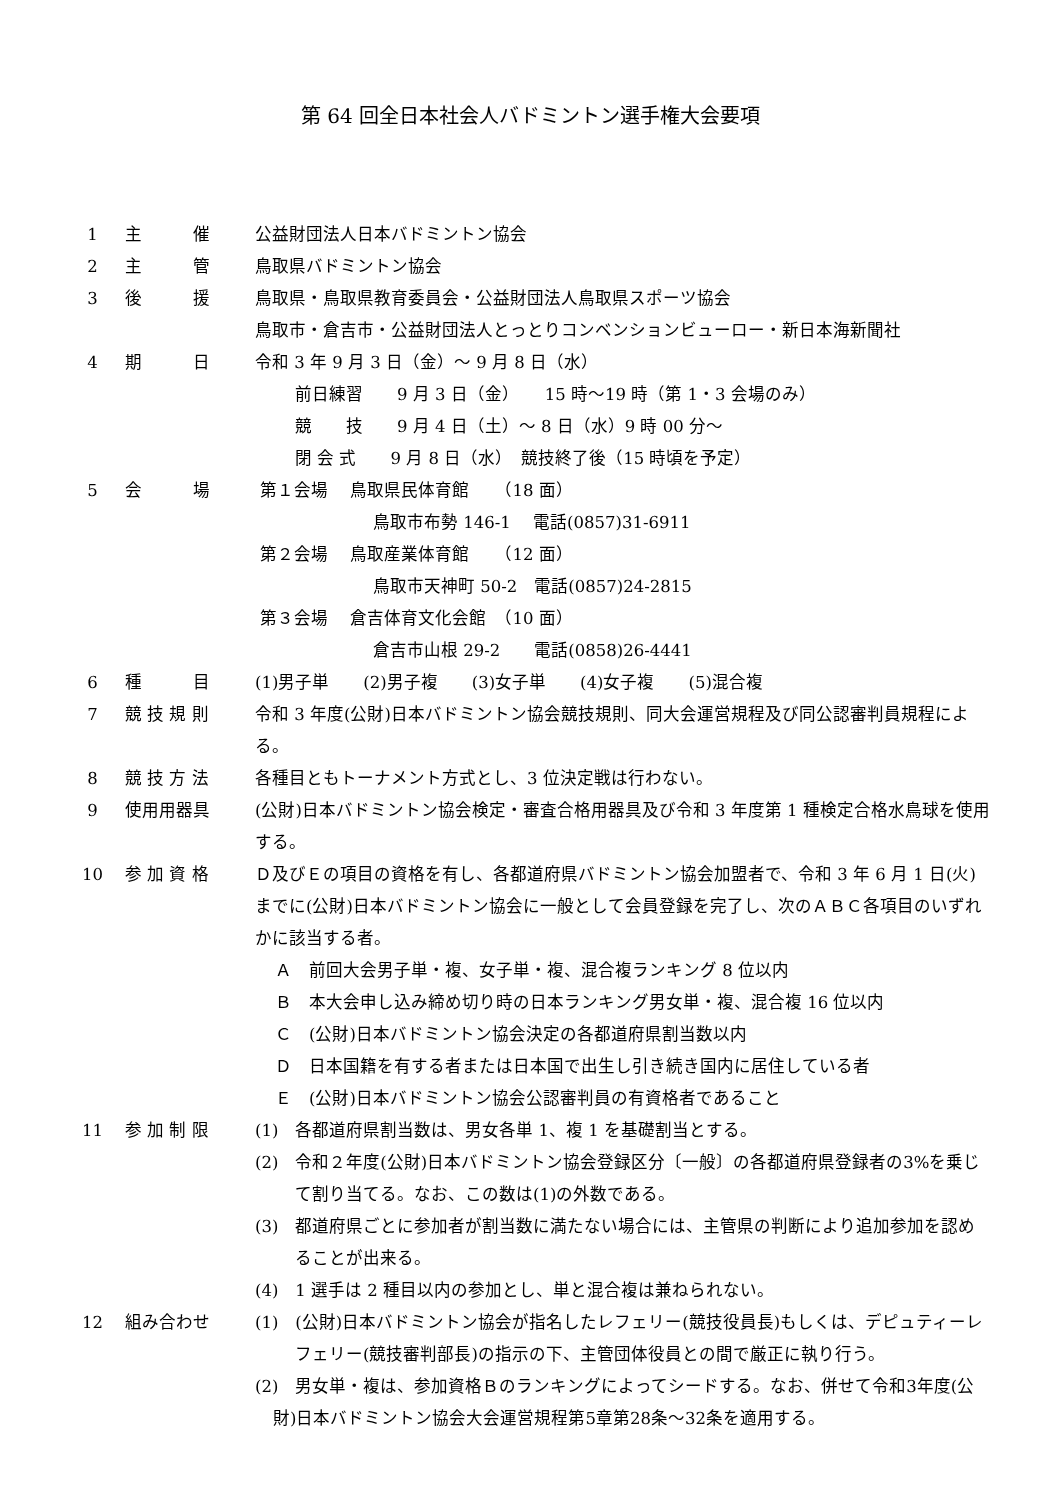第 64 回全日本社会人バドミントン選手権大会要項
1 主　　　催 公益財団法人日本バドミントン協会
2 主　　　管 鳥取県バドミントン協会
3 後　　　援 鳥取県・鳥取県教育委員会・公益財団法人鳥取県スポーツ協会
鳥取市・倉吉市・公益財団法人とっとりコンベンションビューロー・新日本海新聞社
4 期　　　日 令和 3 年 9 月 3 日（金）～ 9 月 8 日（水）
前日練習　　9 月 3 日（金）　　15 時～19 時（第 1・3 会場のみ）
競　　技　　9 月 4 日（土）～ 8 日（水）9 時 00 分～
閉 会 式　　9 月 8 日（水）　競技終了後（15 時頃を予定）
5 会　　　場 第１会場　 鳥取県民体育館　　（18 面）
鳥取市布勢 146-1　 電話(0857)31-6911
第２会場　 鳥取産業体育館　　（12 面）
鳥取市天神町 50-2　電話(0857)24-2815
第３会場　 倉吉体育文化会館　（10 面）
倉吉市山根 29-2　　電話(0858)26-4441
6 種　　　目 (1)男子単　　(2)男子複　　(3)女子単　　(4)女子複　　(5)混合複
7 競 技 規 則 令和 3 年度(公財)日本バドミントン協会競技規則、同大会運営規程及び同公認審判員規程による。
8 競 技 方 法 各種目ともトーナメント方式とし、3 位決定戦は行わない。
9 使用用器具 (公財)日本バドミントン協会検定・審査合格用器具及び令和 3 年度第 1 種検定合格水鳥球を使用する。
10 参 加 資 格 Ｄ及びＥの項目の資格を有し、各都道府県バドミントン協会加盟者で、令和 3 年 6 月 1 日(火)までに(公財)日本バドミントン協会に一般として会員登録を完了し、次のＡＢＣ各項目のいずれかに該当する者。
Ａ　前回大会男子単・複、女子単・複、混合複ランキング 8 位以内
Ｂ　本大会申し込み締め切り時の日本ランキング男女単・複、混合複 16 位以内
Ｃ　(公財)日本バドミントン協会決定の各都道府県割当数以内
Ｄ　日本国籍を有する者または日本国で出生し引き続き国内に居住している者
Ｅ　(公財)日本バドミントン協会公認審判員の有資格者であること
11 参 加 制 限 (1)　各都道府県割当数は、男女各単 1、複 1 を基礎割当とする。
(2)　令和２年度(公財)日本バドミントン協会登録区分〔一般〕の各都道府県登録者の3%を乗じて割り当てる。なお、この数は(1)の外数である。
(3)　都道府県ごとに参加者が割当数に満たない場合には、主管県の判断により追加参加を認めることが出来る。
(4)　1 選手は 2 種目以内の参加とし、単と混合複は兼ねられない。
12 組み合わせ (1)　(公財)日本バドミントン協会が指名したレフェリー(競技役員長)もしくは、デピュティーレフェリー(競技審判部長)の指示の下、主管団体役員との間で厳正に執り行う。
(2)　男女単・複は、参加資格Ｂのランキングによってシードする。なお、併せて令和3年度(公財)日本バドミントン協会大会運営規程第5章第28条～32条を適用する。